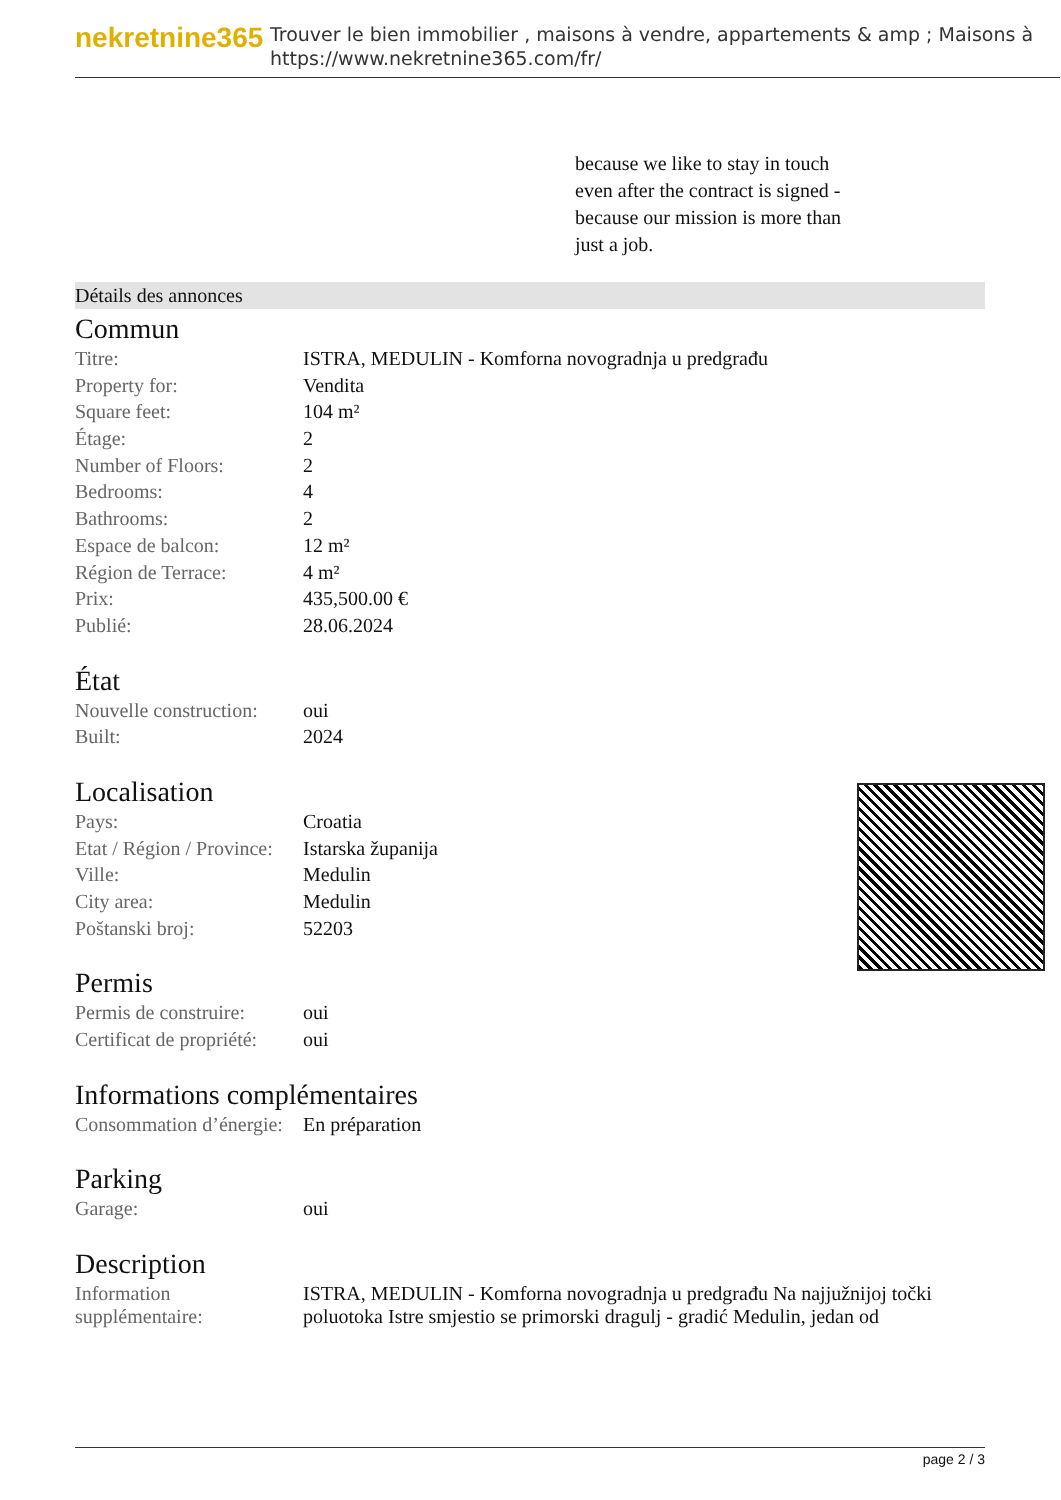nekretnine365
Trouver le bien immobilier , maisons à vendre, appartements & amp ; Maisons à
https://www.nekretnine365.com/fr/
because we like to stay in touch even after the contract is signed - because our mission is more than just a job.
Détails des annonces
Commun
| Titre: | ISTRA, MEDULIN - Komforna novogradnja u predgrađu |
| Property for: | Vendita |
| Square feet: | 104 m² |
| Étage: | 2 |
| Number of Floors: | 2 |
| Bedrooms: | 4 |
| Bathrooms: | 2 |
| Espace de balcon: | 12 m² |
| Région de Terrace: | 4 m² |
| Prix: | 435,500.00 € |
| Publié: | 28.06.2024 |
État
| Nouvelle construction: | oui |
| Built: | 2024 |
Localisation
| Pays: | Croatia |
| Etat / Région / Province: | Istarska županija |
| Ville: | Medulin |
| City area: | Medulin |
| Poštanski broj: | 52203 |
Permis
| Permis de construire: | oui |
| Certificat de propriété: | oui |
Informations complémentaires
| Consommation d’énergie: | En préparation |
Parking
| Garage: | oui |
Description
| Information supplémentaire: | ISTRA, MEDULIN - Komforna novogradnja u predgrađu Na najjužnijoj točki poluotoka Istre smjestio se primorski dragulj - gradić Medulin, jedan od |
page 2 / 3